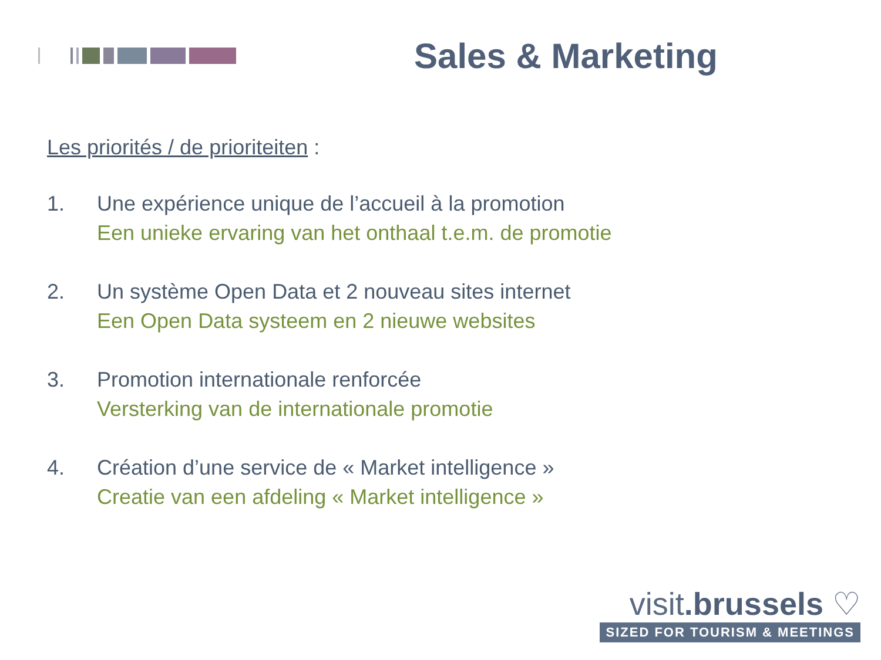Sales & Marketing
Les priorités / de prioriteiten :
1. Une expérience unique de l’accueil à la promotion
Een unieke ervaring van het onthaal t.e.m. de promotie
2. Un système Open Data et 2 nouveau sites internet
Een Open Data systeem en 2 nieuwe websites
3. Promotion internationale renforcée
Versterking van de internationale promotie
4. Création d’une service de « Market intelligence »
Creatie van een afdeling « Market intelligence »
visit.brussels ♡
SIZED FOR TOURISM & MEETINGS